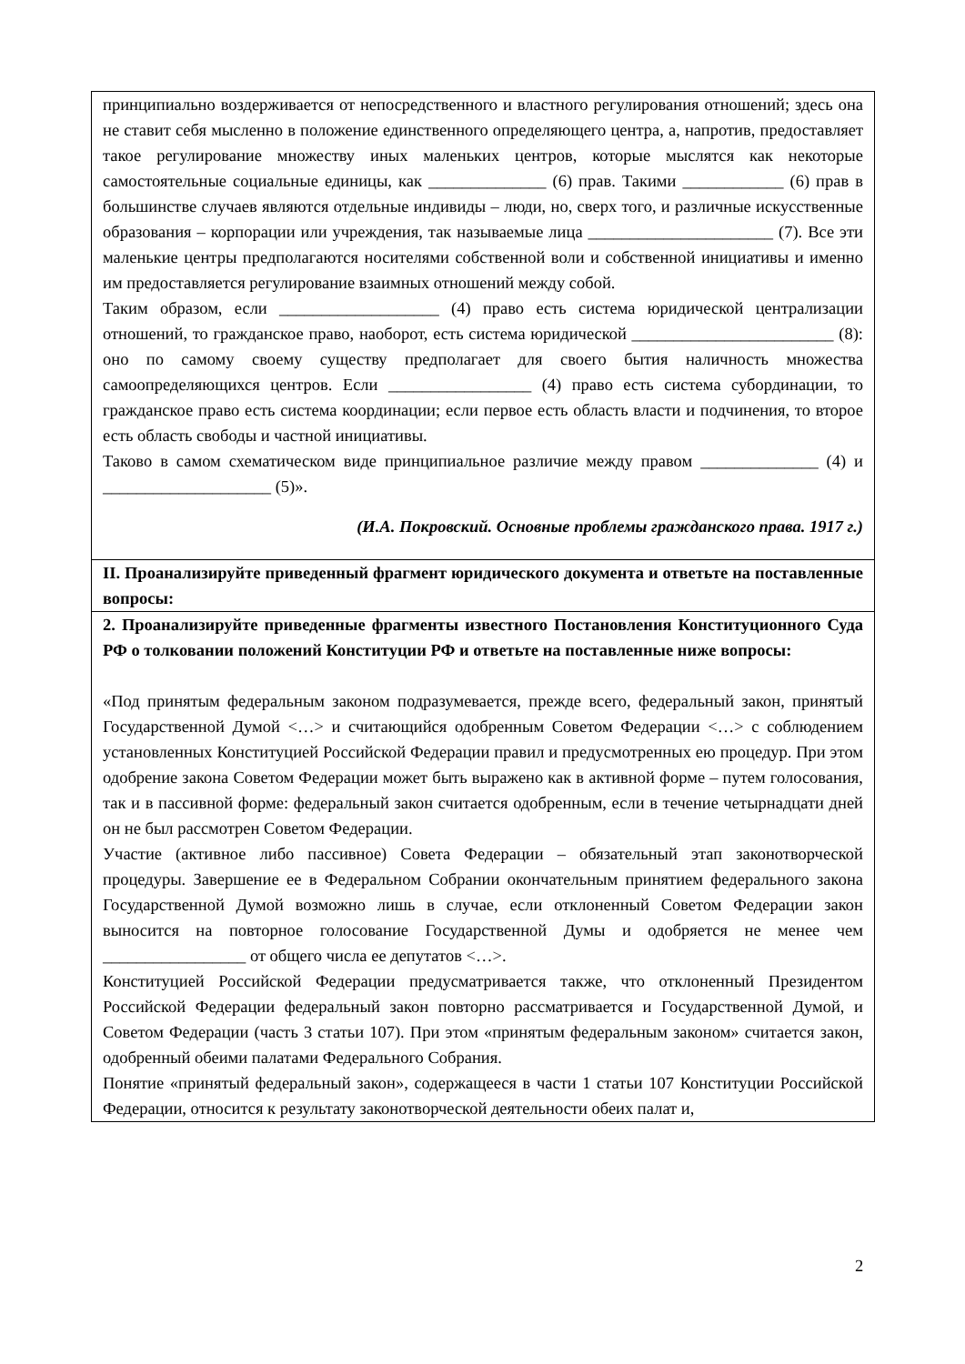| принципиально воздерживается от непосредственного и властного регулирования отношений; здесь она не ставит себя мысленно в положение единственного определяющего центра, а, напротив, предоставляет такое регулирование множеству иных маленьких центров, которые мыслятся как некоторые самостоятельные социальные единицы, как ______________ (6) прав. Такими ____________ (6) прав в большинстве случаев являются отдельные индивиды – люди, но, сверх того, и различные искусственные образования – корпорации или учреждения, так называемые лица ______________________ (7). Все эти маленькие центры предполагаются носителями собственной воли и собственной инициативы и именно им предоставляется регулирование взаимных отношений между собой. Таким образом, если ___________________ (4) право есть система юридической централизации отношений, то гражданское право, наоборот, есть система юридической ________________________ (8): оно по самому своему существу предполагает для своего бытия наличность множества самоопределяющихся центров. Если _________________ (4) право есть система субординации, то гражданское право есть система координации; если первое есть область власти и подчинения, то второе есть область свободы и частной инициативы. Таково в самом схематическом виде принципиальное различие между правом ______________ (4) и ____________________ (5)». (И.А. Покровский. Основные проблемы гражданского права. 1917 г.) |
| II. Проанализируйте приведенный фрагмент юридического документа и ответьте на поставленные вопросы: |
| 2. Проанализируйте приведенные фрагменты известного Постановления Конституционного Суда РФ о толковании положений Конституции РФ и ответьте на поставленные ниже вопросы: «Под принятым федеральным законом подразумевается, прежде всего, федеральный закон, принятый Государственной Думой <…> и считающийся одобренным Советом Федерации <…> с соблюдением установленных Конституцией Российской Федерации правил и предусмотренных ею процедур. При этом одобрение закона Советом Федерации может быть выражено как в активной форме – путем голосования, так и в пассивной форме: федеральный закон считается одобренным, если в течение четырнадцати дней он не был рассмотрен Советом Федерации. Участие (активное либо пассивное) Совета Федерации – обязательный этап законотворческой процедуры. Завершение ее в Федеральном Собрании окончательным принятием федерального закона Государственной Думой возможно лишь в случае, если отклоненный Советом Федерации закон выносится на повторное голосование Государственной Думы и одобряется не менее чем _________________ от общего числа ее депутатов <…>. Конституцией Российской Федерации предусматривается также, что отклоненный Президентом Российской Федерации федеральный закон повторно рассматривается и Государственной Думой, и Советом Федерации (часть 3 статьи 107). При этом «принятым федеральным законом» считается закон, одобренный обеими палатами Федерального Собрания. Понятие «принятый федеральный закон», содержащееся в части 1 статьи 107 Конституции Российской Федерации, относится к результату законотворческой деятельности обеих палат и, |
2